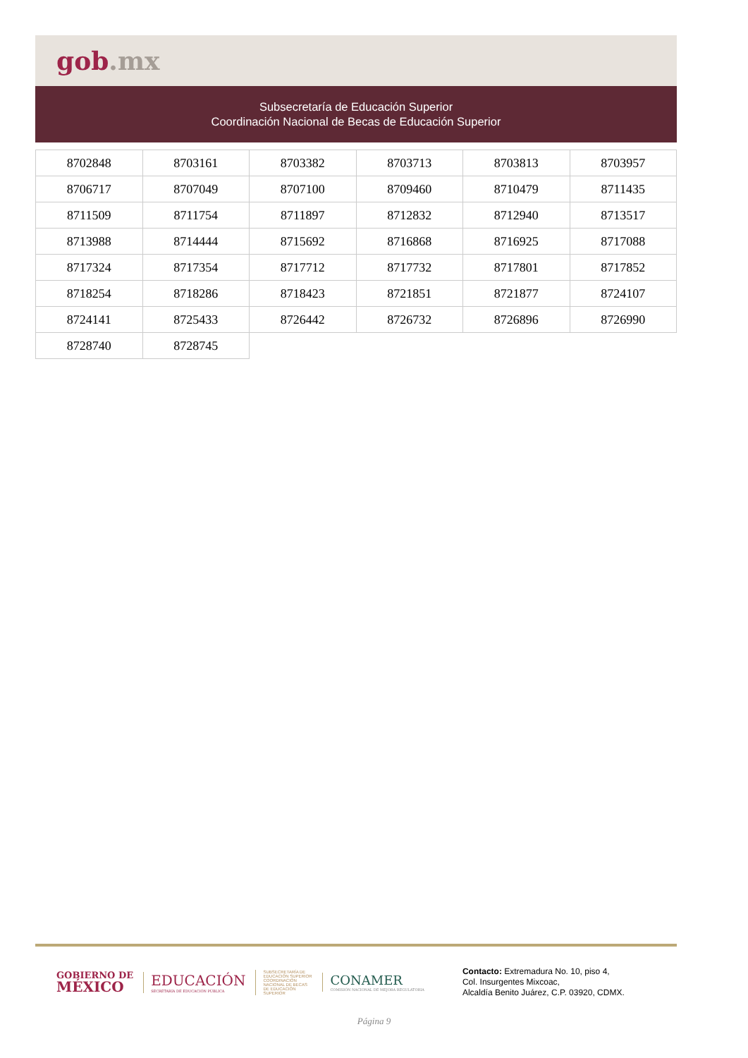gob.mx
Subsecretaría de Educación Superior
Coordinación Nacional de Becas de Educación Superior
| 8702848 | 8703161 | 8703382 | 8703713 | 8703813 | 8703957 |
| 8706717 | 8707049 | 8707100 | 8709460 | 8710479 | 8711435 |
| 8711509 | 8711754 | 8711897 | 8712832 | 8712940 | 8713517 |
| 8713988 | 8714444 | 8715692 | 8716868 | 8716925 | 8717088 |
| 8717324 | 8717354 | 8717712 | 8717732 | 8717801 | 8717852 |
| 8718254 | 8718286 | 8718423 | 8721851 | 8721877 | 8724107 |
| 8724141 | 8725433 | 8726442 | 8726732 | 8726896 | 8726990 |
| 8728740 | 8728745 | | | | |
GOBIERNO DE
MÉXICO
EDUCACIÓN
SECRETARÍA DE EDUCACIÓN PÚBLICA
SUBSECRETARÍA DE EDUCACIÓN SUPERIOR
COORDINACIÓN NACIONAL DE BECAS DE EDUCACIÓN SUPERIOR
CONAMER
COMISIÓN NACIONAL DE MEJORA REGULATORIA
Contacto: Extremadura No. 10, piso 4,
Col. Insurgentes Mixcoac,
Alcaldía Benito Juárez, C.P. 03920, CDMX.
Página 9